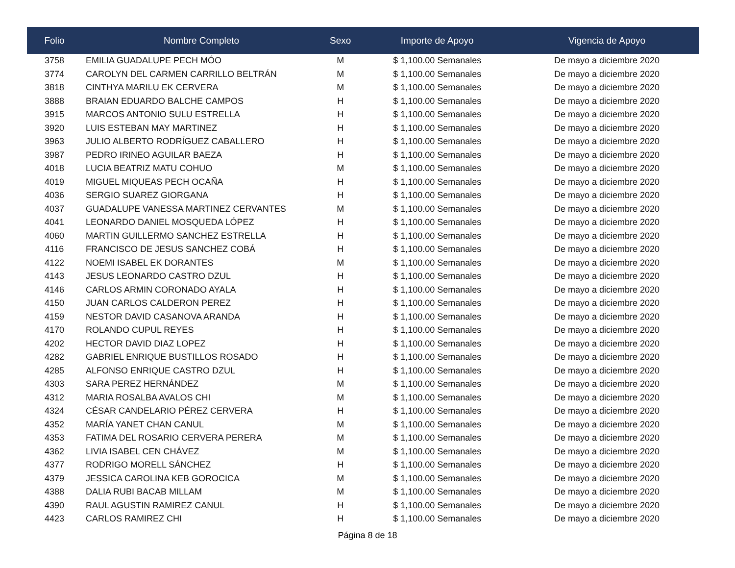| Folio | Nombre Completo | Sexo | Importe de Apoyo | Vigencia de Apoyo |
| --- | --- | --- | --- | --- |
| 3758 | EMILIA GUADALUPE PECH MÓO | M | $ 1,100.00 Semanales | De mayo a diciembre 2020 |
| 3774 | CAROLYN DEL CARMEN CARRILLO BELTRÁN | M | $ 1,100.00 Semanales | De mayo a diciembre 2020 |
| 3818 | CINTHYA MARILU EK CERVERA | M | $ 1,100.00 Semanales | De mayo a diciembre 2020 |
| 3888 | BRAIAN EDUARDO BALCHE CAMPOS | H | $ 1,100.00 Semanales | De mayo a diciembre 2020 |
| 3915 | MARCOS ANTONIO SULU ESTRELLA | H | $ 1,100.00 Semanales | De mayo a diciembre 2020 |
| 3920 | LUIS ESTEBAN MAY MARTINEZ | H | $ 1,100.00 Semanales | De mayo a diciembre 2020 |
| 3963 | JULIO ALBERTO RODRÍGUEZ CABALLERO | H | $ 1,100.00 Semanales | De mayo a diciembre 2020 |
| 3987 | PEDRO IRINEO AGUILAR BAEZA | H | $ 1,100.00 Semanales | De mayo a diciembre 2020 |
| 4018 | LUCIA BEATRIZ MATU COHUO | M | $ 1,100.00 Semanales | De mayo a diciembre 2020 |
| 4019 | MIGUEL MIQUEAS PECH OCAÑA | H | $ 1,100.00 Semanales | De mayo a diciembre 2020 |
| 4036 | SERGIO SUAREZ GIORGANA | H | $ 1,100.00 Semanales | De mayo a diciembre 2020 |
| 4037 | GUADALUPE VANESSA MARTINEZ CERVANTES | M | $ 1,100.00 Semanales | De mayo a diciembre 2020 |
| 4041 | LEONARDO DANIEL MOSQUEDA LÓPEZ | H | $ 1,100.00 Semanales | De mayo a diciembre 2020 |
| 4060 | MARTIN GUILLERMO SANCHEZ ESTRELLA | H | $ 1,100.00 Semanales | De mayo a diciembre 2020 |
| 4116 | FRANCISCO DE JESUS SANCHEZ COBÁ | H | $ 1,100.00 Semanales | De mayo a diciembre 2020 |
| 4122 | NOEMI ISABEL EK DORANTES | M | $ 1,100.00 Semanales | De mayo a diciembre 2020 |
| 4143 | JESUS LEONARDO CASTRO DZUL | H | $ 1,100.00 Semanales | De mayo a diciembre 2020 |
| 4146 | CARLOS ARMIN CORONADO AYALA | H | $ 1,100.00 Semanales | De mayo a diciembre 2020 |
| 4150 | JUAN CARLOS CALDERON PEREZ | H | $ 1,100.00 Semanales | De mayo a diciembre 2020 |
| 4159 | NESTOR DAVID CASANOVA ARANDA | H | $ 1,100.00 Semanales | De mayo a diciembre 2020 |
| 4170 | ROLANDO CUPUL REYES | H | $ 1,100.00 Semanales | De mayo a diciembre 2020 |
| 4202 | HECTOR DAVID DIAZ LOPEZ | H | $ 1,100.00 Semanales | De mayo a diciembre 2020 |
| 4282 | GABRIEL ENRIQUE BUSTILLOS ROSADO | H | $ 1,100.00 Semanales | De mayo a diciembre 2020 |
| 4285 | ALFONSO ENRIQUE CASTRO DZUL | H | $ 1,100.00 Semanales | De mayo a diciembre 2020 |
| 4303 | SARA PEREZ HERNÁNDEZ | M | $ 1,100.00 Semanales | De mayo a diciembre 2020 |
| 4312 | MARIA ROSALBA AVALOS CHI | M | $ 1,100.00 Semanales | De mayo a diciembre 2020 |
| 4324 | CÉSAR CANDELARIO PÉREZ CERVERA | H | $ 1,100.00 Semanales | De mayo a diciembre 2020 |
| 4352 | MARÍA YANET CHAN CANUL | M | $ 1,100.00 Semanales | De mayo a diciembre 2020 |
| 4353 | FATIMA DEL ROSARIO CERVERA PERERA | M | $ 1,100.00 Semanales | De mayo a diciembre 2020 |
| 4362 | LIVIA ISABEL CEN CHÁVEZ | M | $ 1,100.00 Semanales | De mayo a diciembre 2020 |
| 4377 | RODRIGO MORELL SÁNCHEZ | H | $ 1,100.00 Semanales | De mayo a diciembre 2020 |
| 4379 | JESSICA CAROLINA KEB GOROCICA | M | $ 1,100.00 Semanales | De mayo a diciembre 2020 |
| 4388 | DALIA RUBI BACAB MILLAM | M | $ 1,100.00 Semanales | De mayo a diciembre 2020 |
| 4390 | RAUL AGUSTIN RAMIREZ CANUL | H | $ 1,100.00 Semanales | De mayo a diciembre 2020 |
| 4423 | CARLOS RAMIREZ CHI | H | $ 1,100.00 Semanales | De mayo a diciembre 2020 |
Página 8 de 18